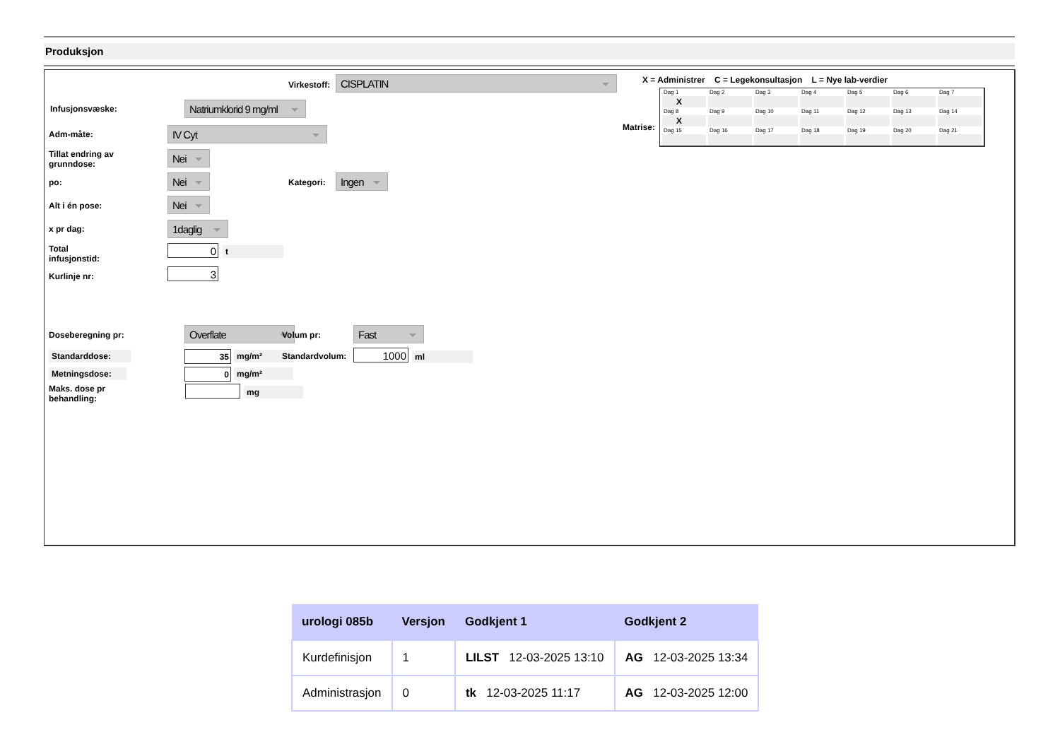Produksjon
Virkestoff: CISPLATIN
X = Administrer C = Legekonsultasjon L = Nye lab-verdier
Matrise:
| Dag 1 | Dag 2 | Dag 3 | Dag 4 | Dag 5 | Dag 6 | Dag 7 |
| X | | | | | | |
| Dag 8 | Dag 9 | Dag 10 | Dag 11 | Dag 12 | Dag 13 | Dag 14 |
| X | | | | | | |
| Dag 15 | Dag 16 | Dag 17 | Dag 18 | Dag 19 | Dag 20 | Dag 21 |
Infusjonsvæske:
Natriumklorid 9 mg/ml
Adm-måte: IV Cyt
Tillat endring av
grunndose:
Nei
po: Nei Kategori: Ingen
Alt i én pose: Nei
x pr dag: 1daglig
Total
infusjonstid:
0 t
Kurlinje nr: 3
Doseberegning pr: Overflate Volum pr: Fast
Standarddose: 35 mg/m² Standardvolum: 1000 ml
Metningsdose: 0 mg/m²
Maks. dose pr
behandling:
mg
| urologi 085b | Versjon | Godkjent 1 | Godkjent 2 |
| --- | --- | --- | --- |
| Kurdefinisjon | 1 | LILST 12-03-2025 13:10 | AG 12-03-2025 13:34 |
| Administrasjon | 0 | tk 12-03-2025 11:17 | AG 12-03-2025 12:00 |